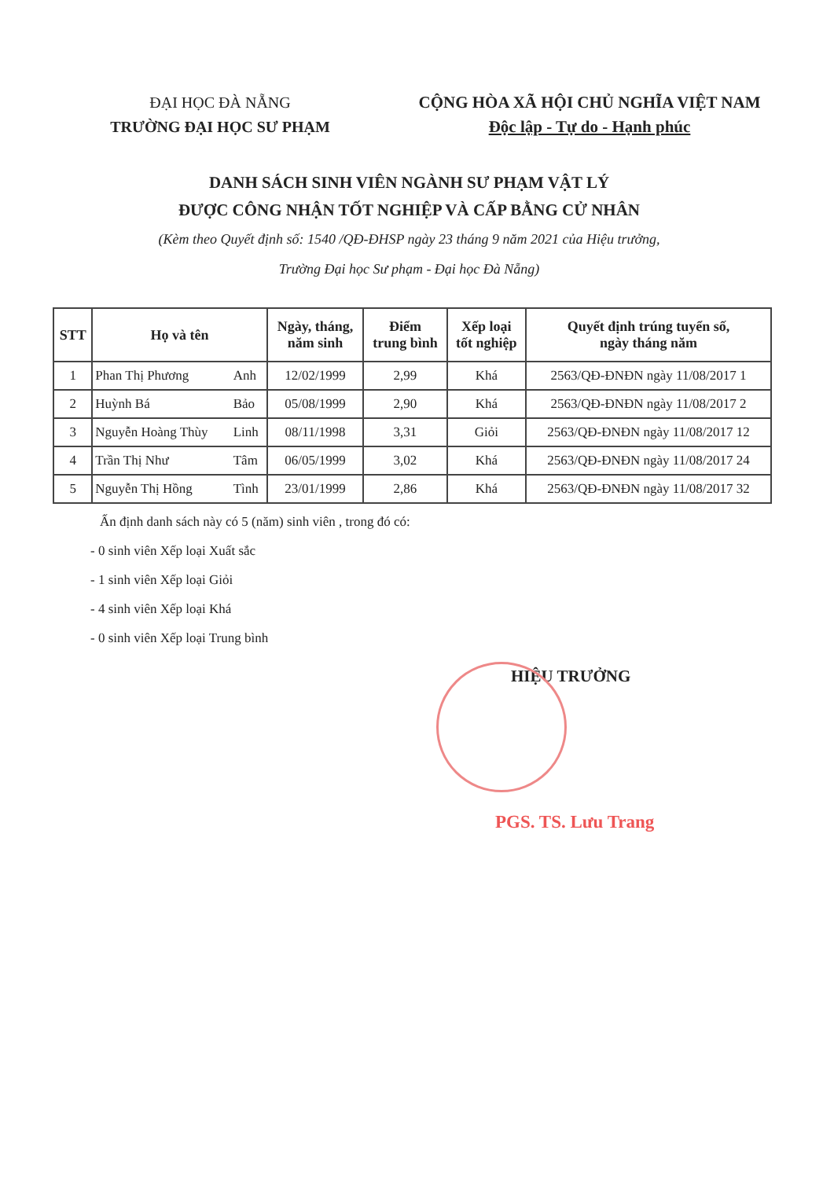ĐẠI HỌC ĐÀ NẴNG
TRƯỜNG ĐẠI HỌC SƯ PHẠM
CỘNG HÒA XÃ HỘI CHỦ NGHĨA VIỆT NAM
Độc lập - Tự do - Hạnh phúc
DANH SÁCH SINH VIÊN NGÀNH SƯ PHẠM VẬT LÝ
ĐƯỢC CÔNG NHẬN TỐT NGHIỆP VÀ CẤP BẰNG CỬ NHÂN
(Kèm theo Quyết định số: 1540 /QĐ-ĐHSP ngày 23 tháng 9 năm 2021 của Hiệu trưởng,
Trường Đại học Sư phạm - Đại học Đà Nẵng)
| STT | Họ và tên | | Ngày, tháng, năm sinh | Điểm trung bình | Xếp loại tốt nghiệp | Quyết định trúng tuyển số, ngày tháng năm |
| --- | --- | --- | --- | --- | --- | --- |
| 1 | Phan Thị Phương | Anh | 12/02/1999 | 2,99 | Khá | 2563/QĐ-ĐNĐN ngày 11/08/2017 1 |
| 2 | Huỳnh Bá | Bảo | 05/08/1999 | 2,90 | Khá | 2563/QĐ-ĐNĐN ngày 11/08/2017 2 |
| 3 | Nguyễn Hoàng Thùy | Linh | 08/11/1998 | 3,31 | Giỏi | 2563/QĐ-ĐNĐN ngày 11/08/2017 12 |
| 4 | Trần Thị Như | Tâm | 06/05/1999 | 3,02 | Khá | 2563/QĐ-ĐNĐN ngày 11/08/2017 24 |
| 5 | Nguyễn Thị Hồng | Tình | 23/01/1999 | 2,86 | Khá | 2563/QĐ-ĐNĐN ngày 11/08/2017 32 |
Ấn định danh sách này có 5 (năm) sinh viên , trong đó có:
- 0 sinh viên Xếp loại Xuất sắc
- 1 sinh viên Xếp loại Giỏi
- 4 sinh viên Xếp loại Khá
- 0 sinh viên Xếp loại Trung bình
HIỆU TRƯỞNG
PGS. TS. Lưu Trang